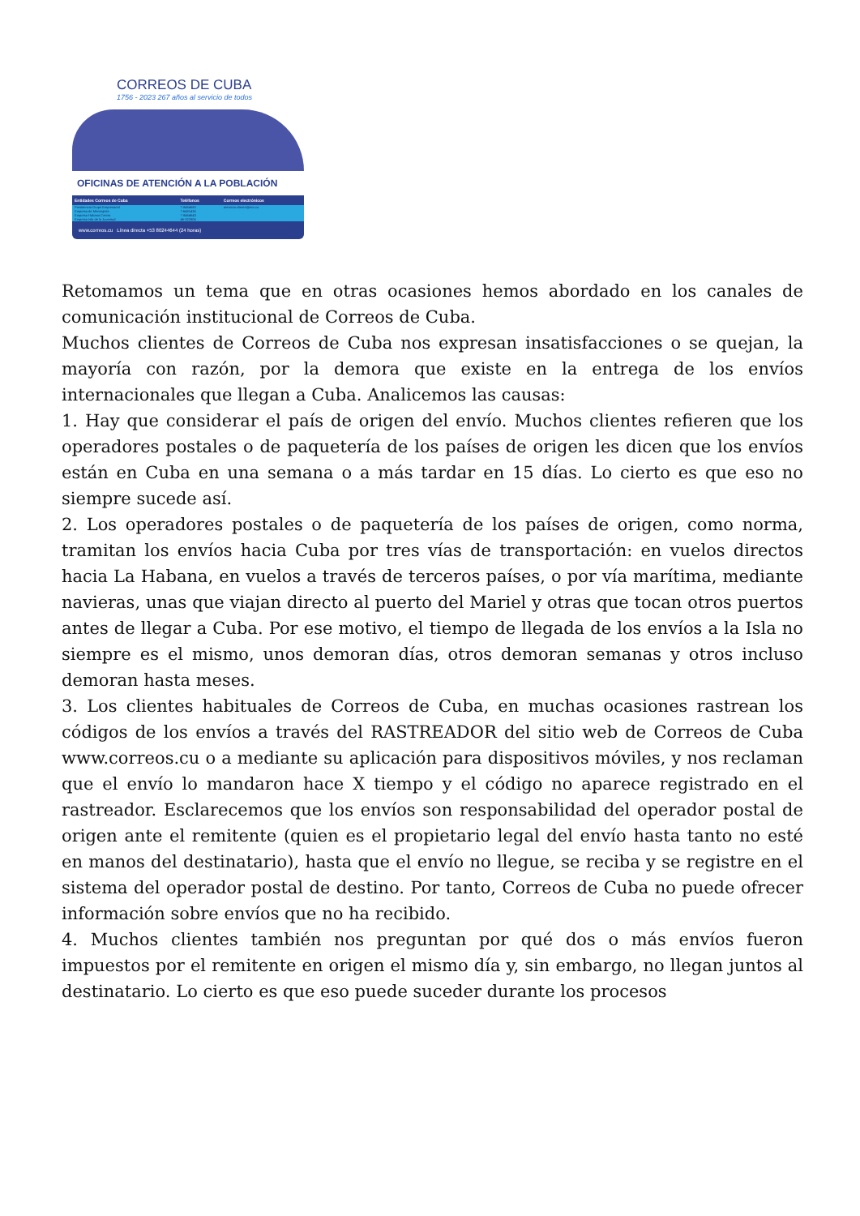CORREOS DE CUBA
1756 - 2023 267 años al servicio de todos
OFICINAS DE ATENCIÓN A LA POBLACIÓN
| Entidades Correos de Cuba | Teléfonos | Correos electrónicos |
| --- | --- | --- |
| Presidencia Grupo Empresarial | 7-8464680 | atencion.cliente@ecc.cu |
| Empresa de Mensajería | 7-6481435 | |
| Empresa Habana Centro | 7-8464643 | |
| Empresa Isla de la Juventud | 46-322806 | |
www.correos.cu Línea directa +53 80244644 (24 horas)
Retomamos un tema que en otras ocasiones hemos abordado en los canales de comunicación institucional de Correos de Cuba.
Muchos clientes de Correos de Cuba nos expresan insatisfacciones o se quejan, la mayoría con razón, por la demora que existe en la entrega de los envíos internacionales que llegan a Cuba. Analicemos las causas:
1. Hay que considerar el país de origen del envío. Muchos clientes refieren que los operadores postales o de paquetería de los países de origen les dicen que los envíos están en Cuba en una semana o a más tardar en 15 días. Lo cierto es que eso no siempre sucede así.
2. Los operadores postales o de paquetería de los países de origen, como norma, tramitan los envíos hacia Cuba por tres vías de transportación: en vuelos directos hacia La Habana, en vuelos a través de terceros países, o por vía marítima, mediante navieras, unas que viajan directo al puerto del Mariel y otras que tocan otros puertos antes de llegar a Cuba. Por ese motivo, el tiempo de llegada de los envíos a la Isla no siempre es el mismo, unos demoran días, otros demoran semanas y otros incluso demoran hasta meses.
3. Los clientes habituales de Correos de Cuba, en muchas ocasiones rastrean los códigos de los envíos a través del RASTREADOR del sitio web de Correos de Cuba www.correos.cu o a mediante su aplicación para dispositivos móviles, y nos reclaman que el envío lo mandaron hace X tiempo y el código no aparece registrado en el rastreador. Esclarecemos que los envíos son responsabilidad del operador postal de origen ante el remitente (quien es el propietario legal del envío hasta tanto no esté en manos del destinatario), hasta que el envío no llegue, se reciba y se registre en el sistema del operador postal de destino. Por tanto, Correos de Cuba no puede ofrecer información sobre envíos que no ha recibido.
4. Muchos clientes también nos preguntan por qué dos o más envíos fueron impuestos por el remitente en origen el mismo día y, sin embargo, no llegan juntos al destinatario. Lo cierto es que eso puede suceder durante los procesos